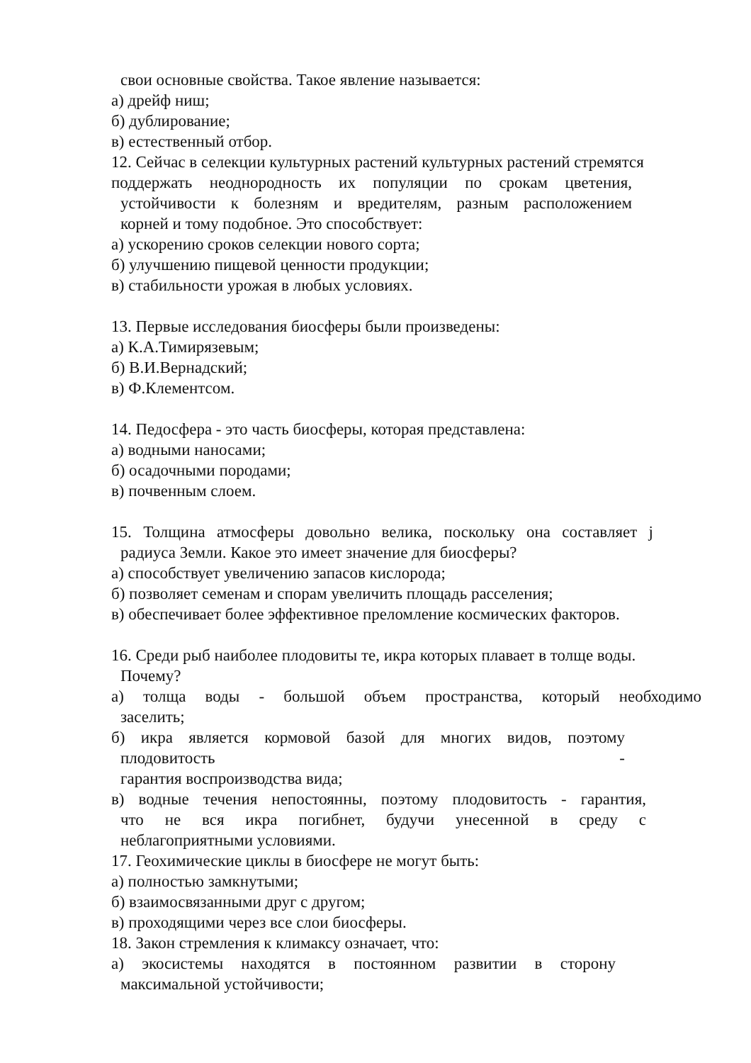свои основные свойства. Такое явление называется:
а) дрейф ниш;
б) дублирование;
в) естественный отбор.
12. Сейчас в селекции культурных растений культурных растений стремятся
поддержать неоднородность их популяции по срокам цветения,
устойчивости к болезням и вредителям, разным расположением
корней и тому подобное. Это способствует:
а) ускорению сроков селекции нового сорта;
б) улучшению пищевой ценности продукции;
в) стабильности урожая в любых условиях.
13. Первые исследования биосферы были произведены:
а) К.А.Тимирязевым;
б) В.И.Вернадский;
в) Ф.Клементсом.
14. Педосфера - это часть биосферы, которая представлена:
а) водными наносами;
б) осадочными породами;
в) почвенным слоем.
15. Толщина атмосферы довольно велика, поскольку она составляет j
радиуса Земли. Какое это имеет значение для биосферы?
а) способствует увеличению запасов кислорода;
б) позволяет семенам и спорам увеличить площадь расселения;
в) обеспечивает более эффективное преломление космических факторов.
16. Среди рыб наиболее плодовиты те, икра которых плавает в толще воды.
Почему?
а) толща воды - большой объем пространства, который необходимо
заселить;
б) икра является кормовой базой для многих видов, поэтому
плодовитость -
гарантия воспроизводства вида;
в) водные течения непостоянны, поэтому плодовитость - гарантия,
что не вся икра погибнет, будучи унесенной в среду с
неблагоприятными условиями.
17. Геохимические циклы в биосфере не могут быть:
а) полностью замкнутыми;
б) взаимосвязанными друг с другом;
в) проходящими через все слои биосферы.
18. Закон стремления к климаксу означает, что:
а) экосистемы находятся в постоянном развитии в сторону
максимальной устойчивости;